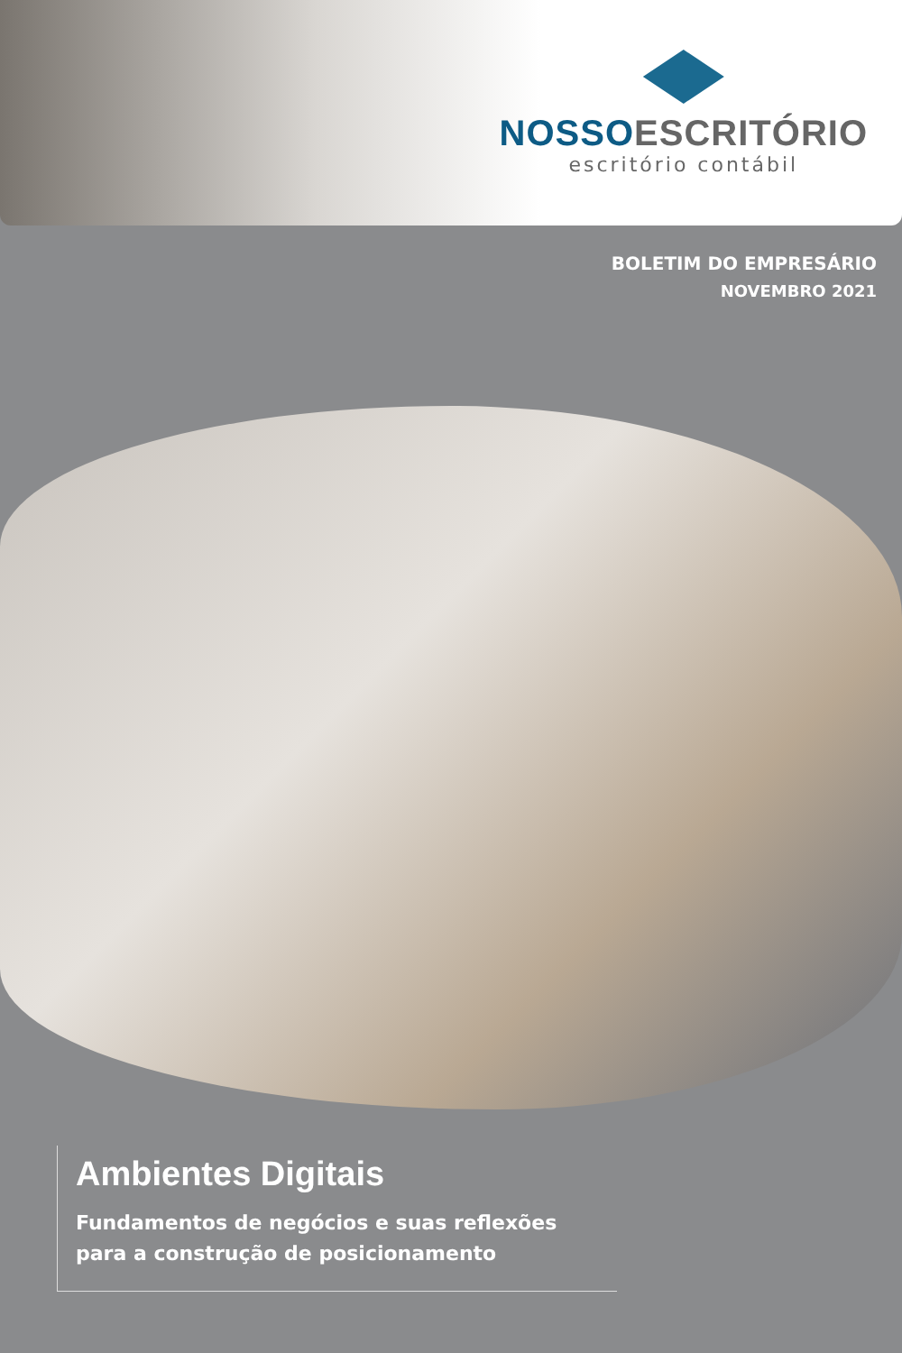NOSSO ESCRITÓRIO
escritório contábil
BOLETIM DO EMPRESÁRIO
NOVEMBRO 2021
Ambientes Digitais
Fundamentos de negócios e suas reflexões
para a construção de posicionamento